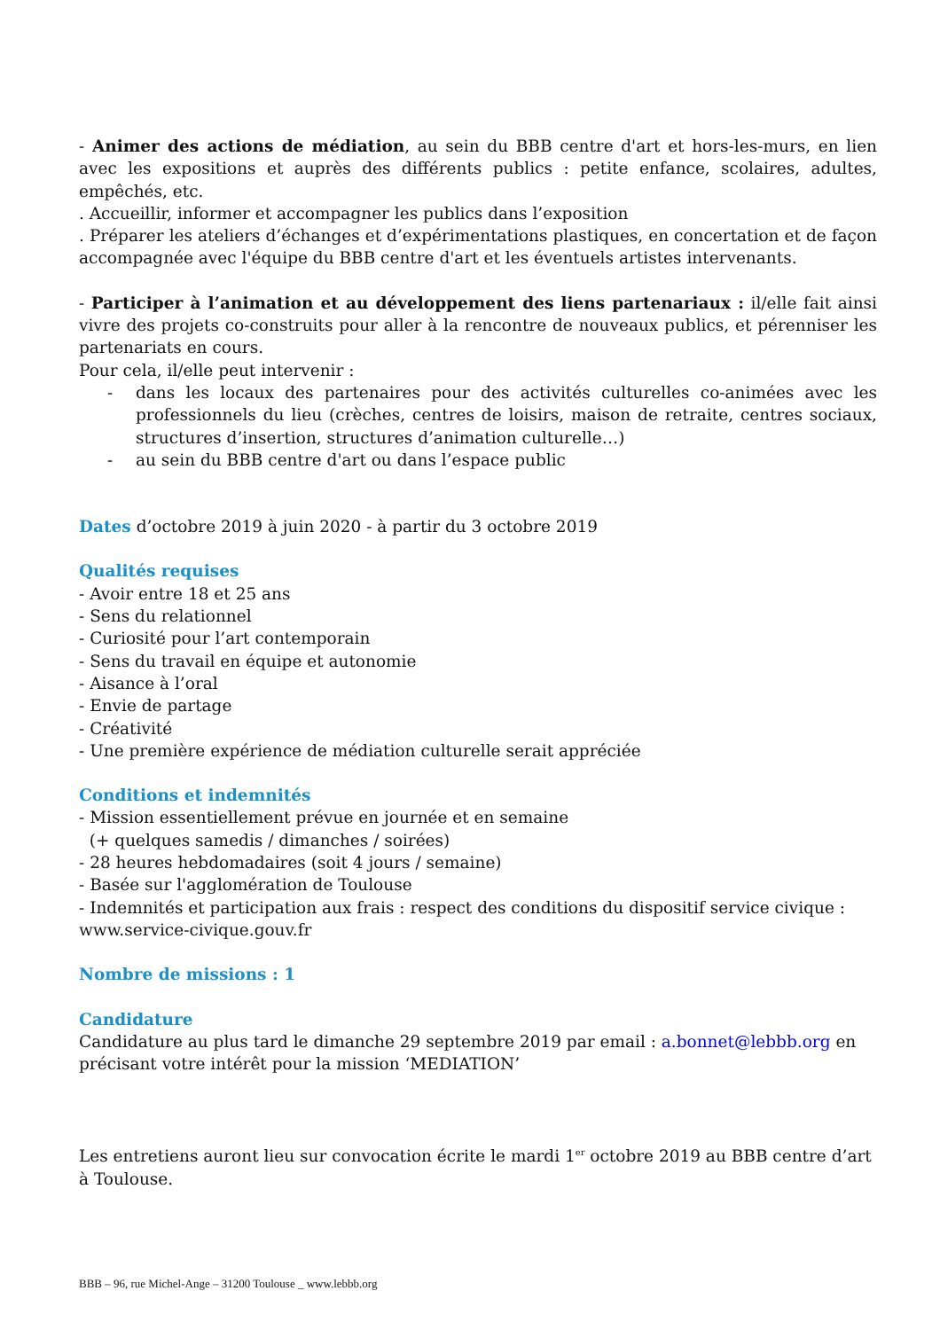- Animer des actions de médiation, au sein du BBB centre d'art et hors-les-murs, en lien avec les expositions et auprès des différents publics : petite enfance, scolaires, adultes, empêchés, etc.
. Accueillir, informer et accompagner les publics dans l’exposition
. Préparer les ateliers d’échanges et d’expérimentations plastiques, en concertation et de façon accompagnée avec l'équipe du BBB centre d'art et les éventuels artistes intervenants.
- Participer à l’animation et au développement des liens partenariaux : il/elle fait ainsi vivre des projets co-construits pour aller à la rencontre de nouveaux publics, et pérenniser les partenariats en cours.
Pour cela, il/elle peut intervenir :
- dans les locaux des partenaires pour des activités culturelles co-animées avec les professionnels du lieu (crèches, centres de loisirs, maison de retraite, centres sociaux, structures d’insertion, structures d’animation culturelle…)
- au sein du BBB centre d'art ou dans l’espace public
Dates d’octobre 2019 à juin 2020 - à partir du 3 octobre 2019
Qualités requises
- Avoir entre 18 et 25 ans
- Sens du relationnel
- Curiosité pour l’art contemporain
- Sens du travail en équipe et autonomie
- Aisance à l’oral
- Envie de partage
- Créativité
- Une première expérience de médiation culturelle serait appréciée
Conditions et indemnités
- Mission essentiellement prévue en journée et en semaine
(+ quelques samedis / dimanches / soirées)
- 28 heures hebdomadaires (soit 4 jours / semaine)
- Basée sur l'agglomération de Toulouse
- Indemnités et participation aux frais : respect des conditions du dispositif service civique : www.service-civique.gouv.fr
Nombre de missions : 1
Candidature
Candidature au plus tard le dimanche 29 septembre 2019 par email : a.bonnet@lebbb.org en précisant votre intérêt pour la mission ‘MEDIATION’
Les entretiens auront lieu sur convocation écrite le mardi 1<sup>er</sup> octobre 2019 au BBB centre d’art à Toulouse.
BBB – 96, rue Michel-Ange – 31200 Toulouse _ www.lebbb.org